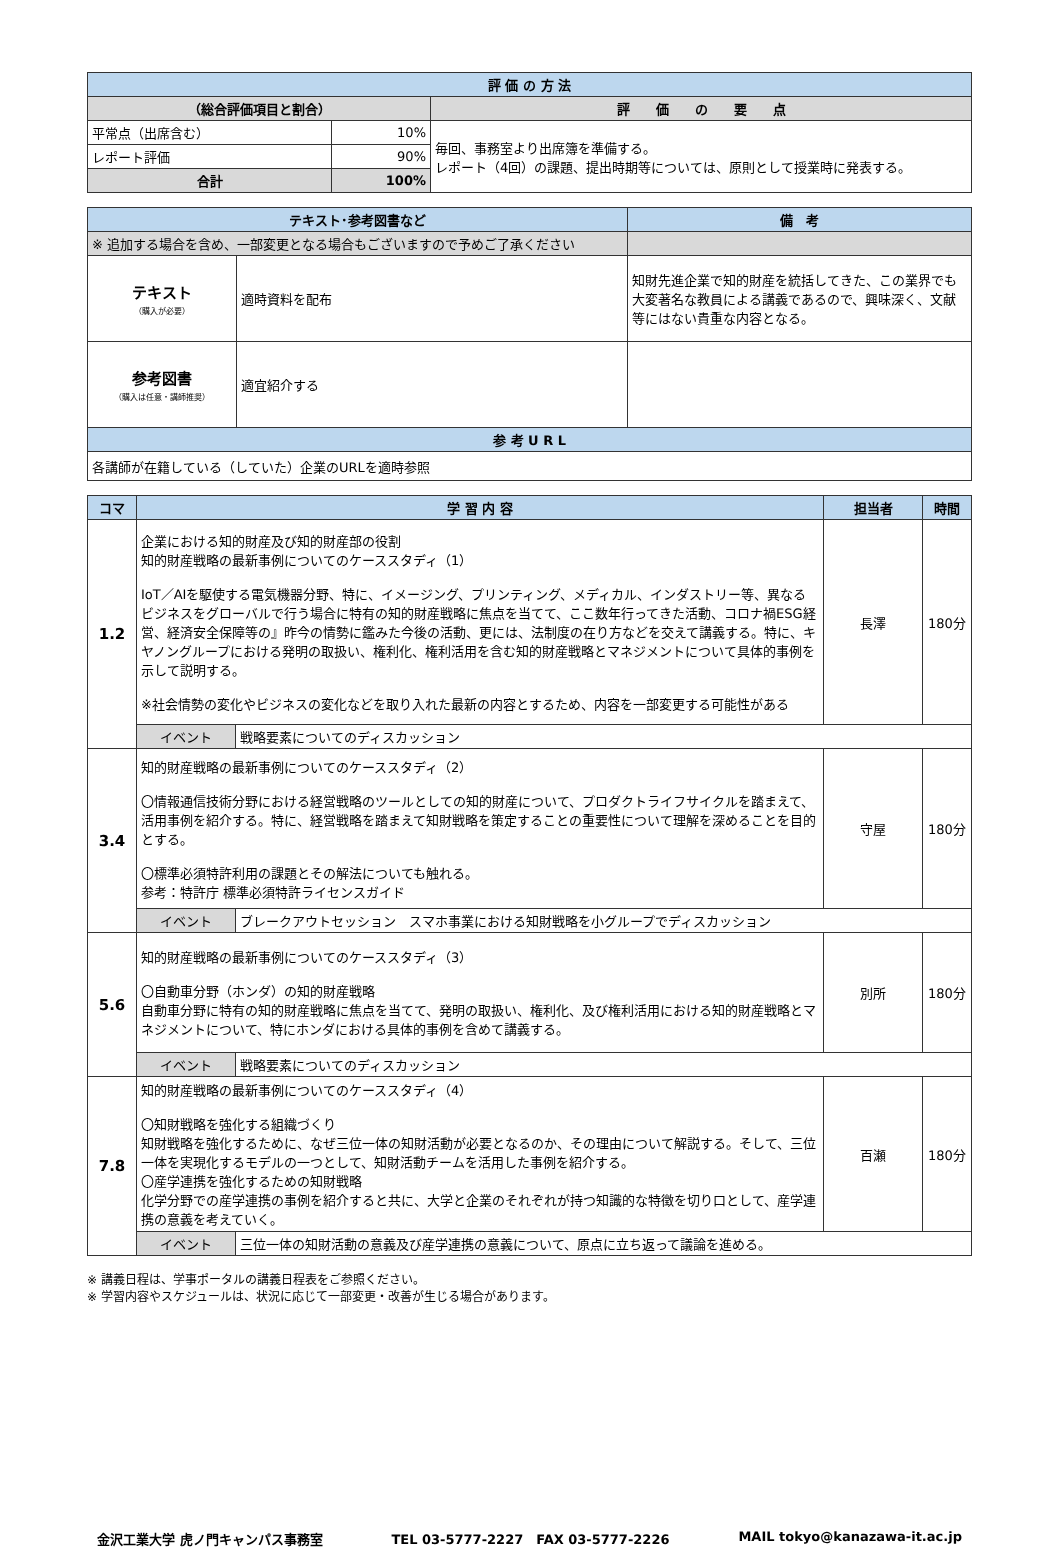| 評 価 の 方 法 | | |
| --- | --- | --- |
| （総合評価項目と割合） | | 評 価 の 要 点 |
| 平常点（出席含む） | 10% | 毎回、事務室より出席簿を準備する。 レポート（4回）の課題、提出時期等については、原則として授業時に発表する。 |
| レポート評価 | 90% | |
| 合計 | 100% | |
| テキスト･参考図書など | | 備 考 |
| --- | --- | --- |
| ※ 追加する場合を含め、一部変更となる場合もございますので予めご了承ください | | |
| テキスト （購入が必要） | 適時資料を配布 | 知財先進企業で知的財産を統括してきた、この業界でも大変著名な教員による講義であるので、興味深く、文献等にはない貴重な内容となる。 |
| 参考図書 （購入は任意・講師推奨） | 適宜紹介する | |
| 参 考 U R L | | |
| 各講師が在籍している（していた）企業のURLを適時参照 | | |
| コマ | 学 習 内 容 | | 担当者 | 時間 |
| --- | --- | --- | --- | --- |
| 1.2 | 企業における知的財産及び知的財産部の役割 知的財産戦略の最新事例についてのケーススタディ（1） IoT／AIを駆使する電気機器分野、特に、イメージング、プリンティング、メディカル、インダストリー等、異なるビジネスをグローバルで行う場合に特有の知的財産戦略に焦点を当てて、ここ数年行ってきた活動、コロナ禍ESG経営、経済安全保障等の』昨今の情勢に鑑みた今後の活動、更には、法制度の在り方などを交えて講義する。特に、キヤノングループにおける発明の取扱い、権利化、権利活用を含む知的財産戦略とマネジメントについて具体的事例を示して説明する。 ※社会情勢の変化やビジネスの変化などを取り入れた最新の内容とするため、内容を一部変更する可能性がある | | 長澤 | 180分 |
| | イベント | 戦略要素についてのディスカッション | | |
| 3.4 | 知的財産戦略の最新事例についてのケーススタディ（2） 〇情報通信技術分野における経営戦略のツールとしての知的財産について、プロダクトライフサイクルを踏まえて、活用事例を紹介する。特に、経営戦略を踏まえて知財戦略を策定することの重要性について理解を深めることを目的とする。 〇標準必須特許利用の課題とその解法についても触れる。 参考：特許庁 標準必須特許ライセンスガイド | | 守屋 | 180分 |
| | イベント | ブレークアウトセッション スマホ事業における知財戦略を小グループでディスカッション | | |
| 5.6 | 知的財産戦略の最新事例についてのケーススタディ（3） 〇自動車分野（ホンダ）の知的財産戦略 自動車分野に特有の知的財産戦略に焦点を当てて、発明の取扱い、権利化、及び権利活用における知的財産戦略とマネジメントについて、特にホンダにおける具体的事例を含めて講義する。 | | 別所 | 180分 |
| | イベント | 戦略要素についてのディスカッション | | |
| 7.8 | 知的財産戦略の最新事例についてのケーススタディ（4） 〇知財戦略を強化する組織づくり 知財戦略を強化するために、なぜ三位一体の知財活動が必要となるのか、その理由について解説する。そして、三位一体を実現化するモデルの一つとして、知財活動チームを活用した事例を紹介する。 〇産学連携を強化するための知財戦略 化学分野での産学連携の事例を紹介すると共に、大学と企業のそれぞれが持つ知識的な特徴を切り口として、産学連携の意義を考えていく。 | | 百瀬 | 180分 |
| | イベント | 三位一体の知財活動の意義及び産学連携の意義について、原点に立ち返って議論を進める。 | | |
※ 講義日程は、学事ポータルの講義日程表をご参照ください。
※ 学習内容やスケジュールは、状況に応じて一部変更・改善が生じる場合があります。
金沢工業大学 虎ノ門キャンパス事務室 TEL 03-5777-2227　FAX 03-5777-2226 MAIL tokyo@kanazawa-it.ac.jp